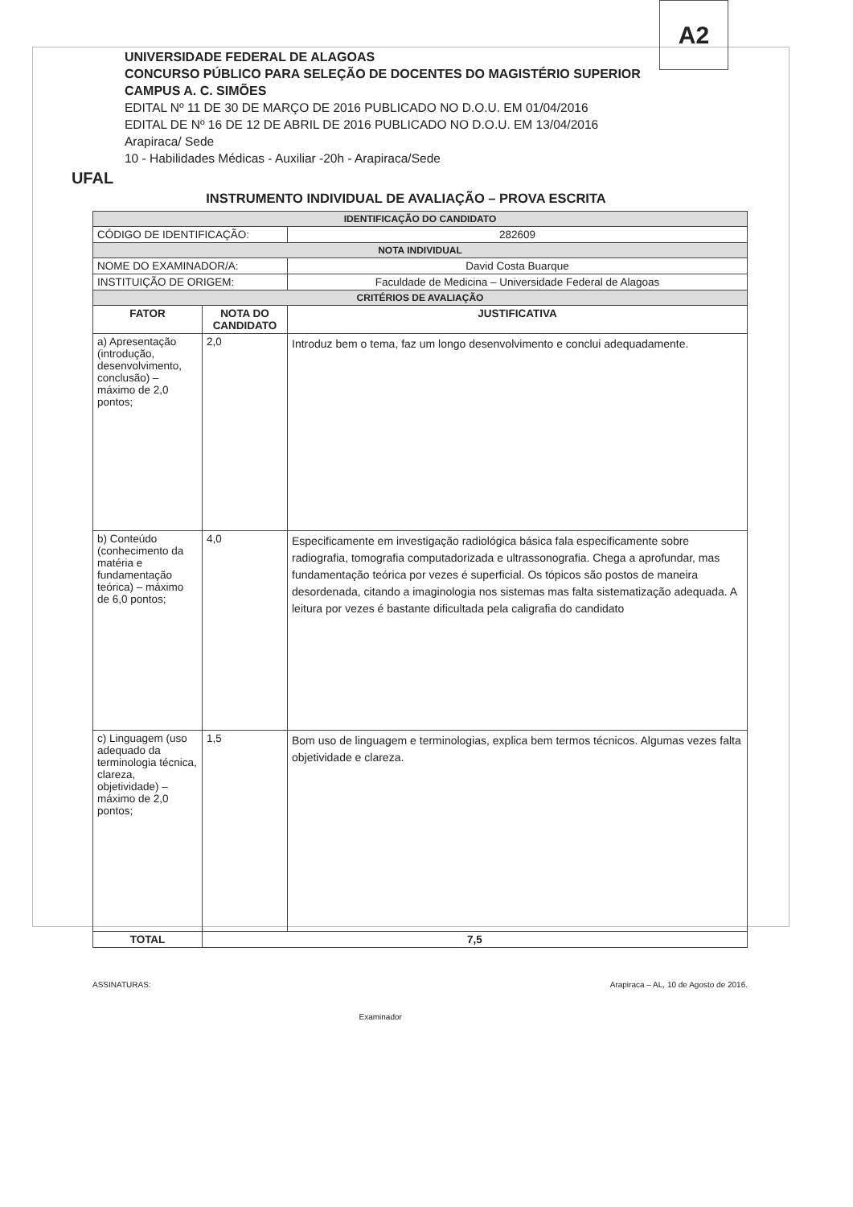A2
UFAL
UNIVERSIDADE FEDERAL DE ALAGOAS
CONCURSO PÚBLICO PARA SELEÇÃO DE DOCENTES DO MAGISTÉRIO SUPERIOR
CAMPUS A. C. SIMÕES
EDITAL Nº 11 DE 30 DE MARÇO DE 2016 PUBLICADO NO D.O.U. EM 01/04/2016
EDITAL DE Nº 16 DE 12 DE ABRIL DE 2016 PUBLICADO NO D.O.U. EM 13/04/2016
Arapiraca/ Sede
10 - Habilidades Médicas - Auxiliar -20h - Arapiraca/Sede
INSTRUMENTO INDIVIDUAL DE AVALIAÇÃO – PROVA ESCRITA
| IDENTIFICAÇÃO DO CANDIDATO | | |
| CÓDIGO DE IDENTIFICAÇÃO: | | 282609 |
| NOTA INDIVIDUAL | | |
| NOME DO EXAMINADOR/A: | | David Costa Buarque |
| INSTITUIÇÃO DE ORIGEM: | | Faculdade de Medicina – Universidade Federal de Alagoas |
| CRITÉRIOS DE AVALIAÇÃO | | |
| FATOR | NOTA DO CANDIDATO | JUSTIFICATIVA |
| a) Apresentação (introdução, desenvolvimento, conclusão) – máximo de 2,0 pontos; | 2,0 | Introduz bem o tema, faz um longo desenvolvimento e conclui adequadamente. |
| b) Conteúdo (conhecimento da matéria e fundamentação teórica) – máximo de 6,0 pontos; | 4,0 | Especificamente em investigação radiológica básica fala especificamente sobre radiografia, tomografia computadorizada e ultrassonografia. Chega a aprofundar, mas fundamentação teórica por vezes é superficial. Os tópicos são postos de maneira desordenada, citando a imaginologia nos sistemas mas falta sistematização adequada. A leitura por vezes é bastante dificultada pela caligrafia do candidato |
| c) Linguagem (uso adequado da terminologia técnica, clareza, objetividade) – máximo de 2,0 pontos; | 1,5 | Bom uso de linguagem e terminologias, explica bem termos técnicos. Algumas vezes falta objetividade e clareza. |
| TOTAL | 7,5 | |
ASSINATURAS: Examinador Arapiraca – AL, 10 de Agosto de 2016.